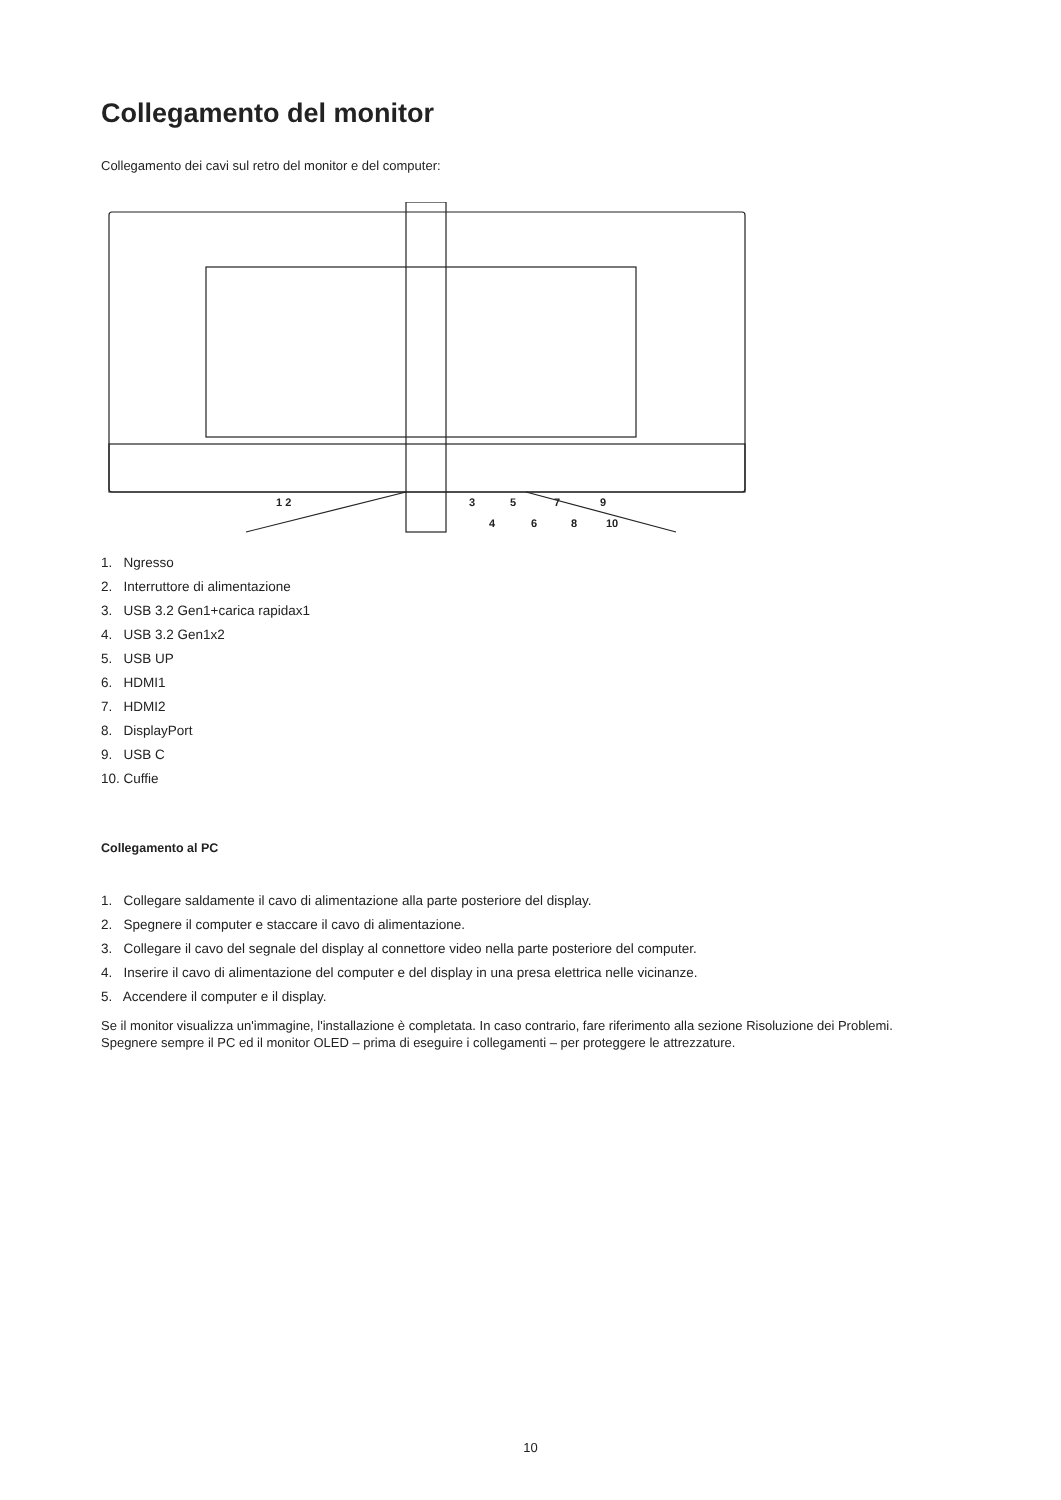Collegamento del monitor
Collegamento dei cavi sul retro del monitor e del computer:
1 2
3
5
7
9
4
6
8
10
1. Ngresso
2. Interruttore di alimentazione
3. USB 3.2 Gen1+carica rapidax1
4. USB 3.2 Gen1x2
5. USB UP
6. HDMI1
7. HDMI2
8. DisplayPort
9. USB C
10. Cuffie
Collegamento al PC
1. Collegare saldamente il cavo di alimentazione alla parte posteriore del display.
2. Spegnere il computer e staccare il cavo di alimentazione.
3. Collegare il cavo del segnale del display al connettore video nella parte posteriore del computer.
4. Inserire il cavo di alimentazione del computer e del display in una presa elettrica nelle vicinanze.
5. Accendere il computer e il display.
Se il monitor visualizza un'immagine, l'installazione è completata. In caso contrario, fare riferimento alla sezione Risoluzione dei Problemi.
Spegnere sempre il PC ed il monitor OLED – prima di eseguire i collegamenti – per proteggere le attrezzature.
10